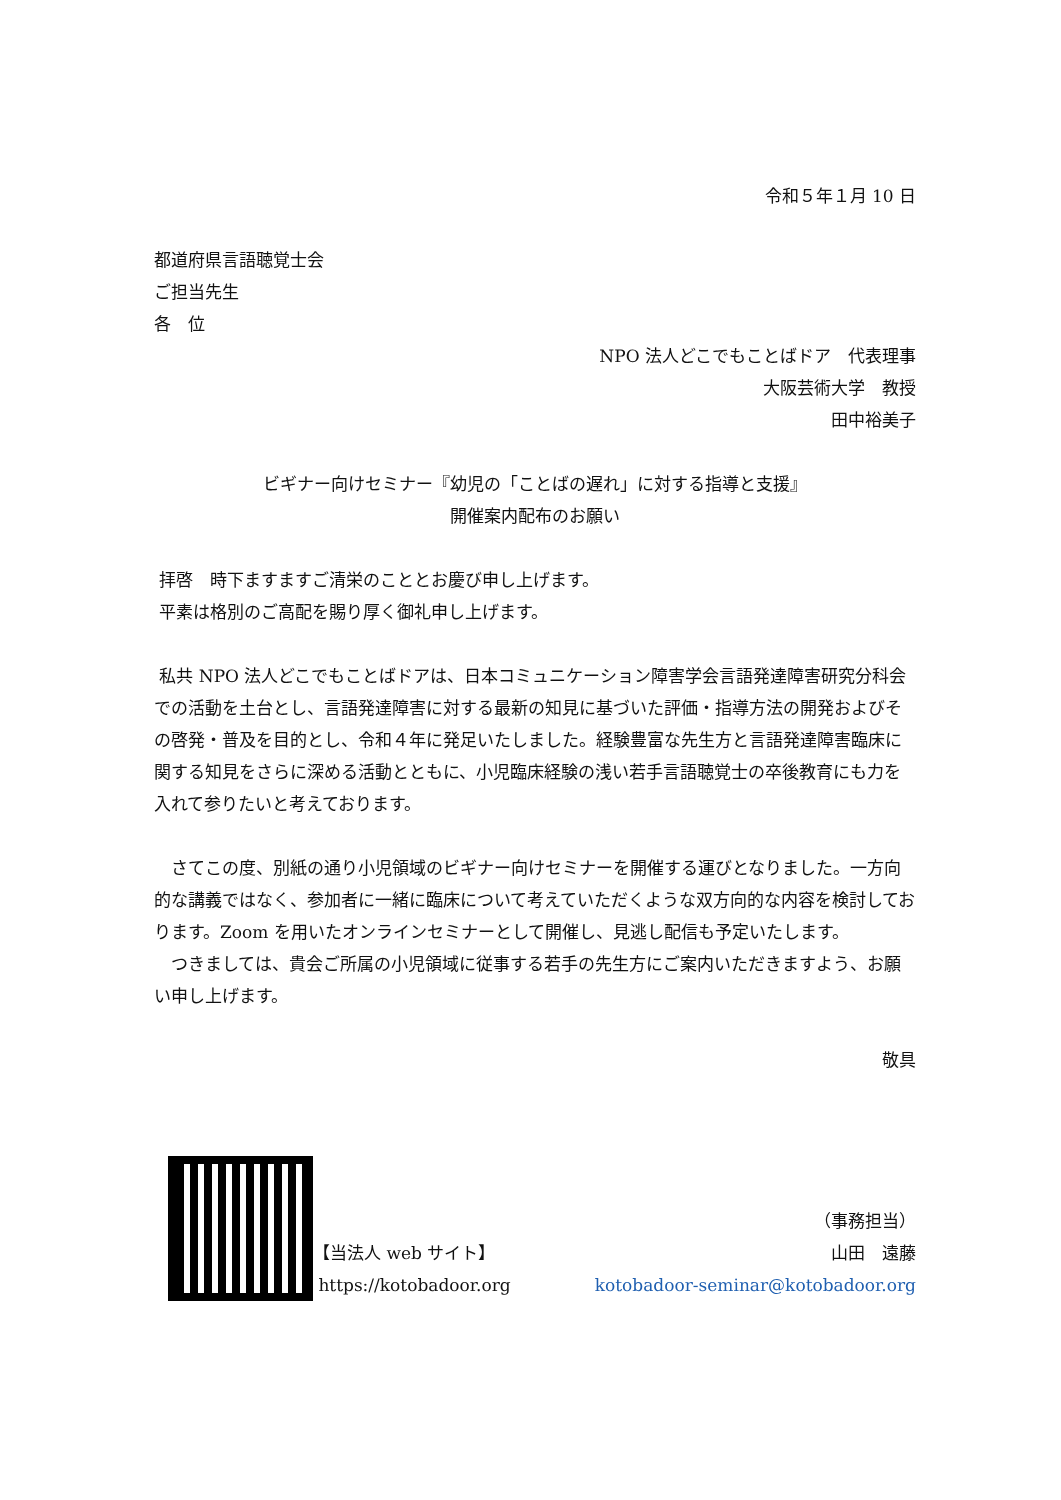令和５年１月 10 日
都道府県言語聴覚士会
ご担当先生
各　位
NPO 法人どこでもことばドア　代表理事
大阪芸術大学　教授
田中裕美子
ビギナー向けセミナー『幼児の「ことばの遅れ」に対する指導と支援』
開催案内配布のお願い
拝啓　時下ますますご清栄のこととお慶び申し上げます。
平素は格別のご高配を賜り厚く御礼申し上げます。
私共 NPO 法人どこでもことばドアは、日本コミュニケーション障害学会言語発達障害研究分科会での活動を土台とし、言語発達障害に対する最新の知見に基づいた評価・指導方法の開発およびその啓発・普及を目的とし、令和４年に発足いたしました。経験豊富な先生方と言語発達障害臨床に関する知見をさらに深める活動とともに、小児臨床経験の浅い若手言語聴覚士の卒後教育にも力を入れて参りたいと考えております。
　さてこの度、別紙の通り小児領域のビギナー向けセミナーを開催する運びとなりました。一方向的な講義ではなく、参加者に一緒に臨床について考えていただくような双方向的な内容を検討しております。Zoom を用いたオンラインセミナーとして開催し、見逃し配信も予定いたします。
　つきましては、貴会ご所属の小児領域に従事する若手の先生方にご案内いただきますよう、お願い申し上げます。
敬具
【当法人 web サイト】
https://kotobadoor.org
（事務担当）
山田　遠藤
kotobadoor-seminar@kotobadoor.org